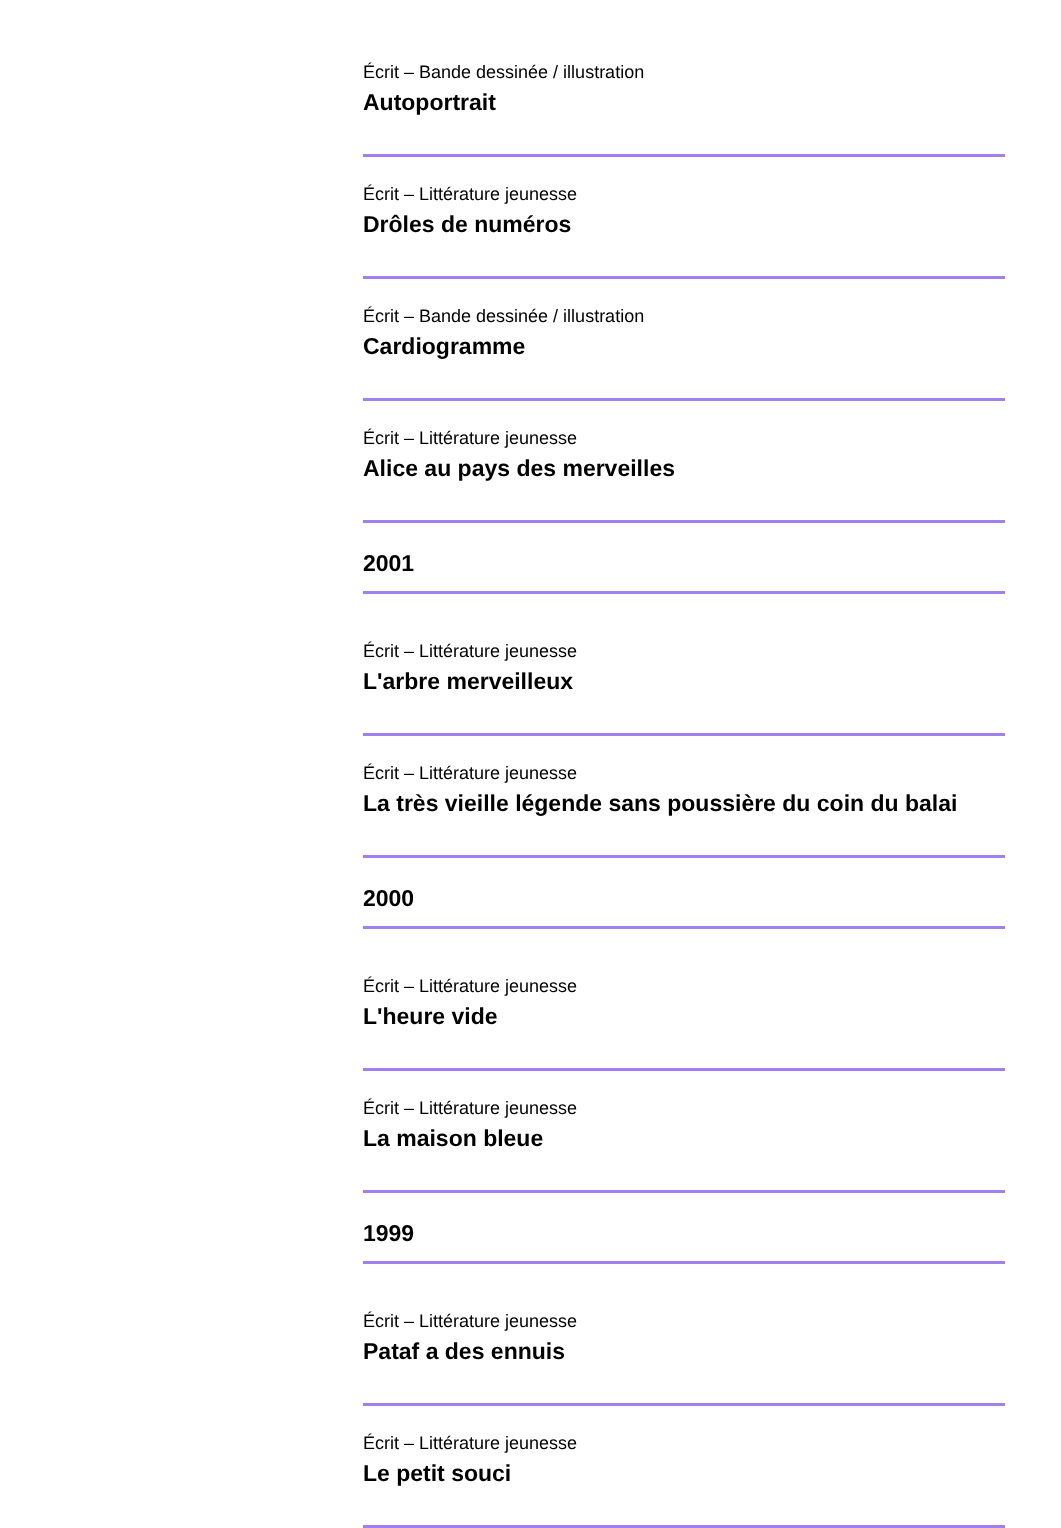Écrit – Bande dessinée / illustration
Autoportrait
Écrit – Littérature jeunesse
Drôles de numéros
Écrit – Bande dessinée / illustration
Cardiogramme
Écrit – Littérature jeunesse
Alice au pays des merveilles
2001
Écrit – Littérature jeunesse
L'arbre merveilleux
Écrit – Littérature jeunesse
La très vieille légende sans poussière du coin du balai
2000
Écrit – Littérature jeunesse
L'heure vide
Écrit – Littérature jeunesse
La maison bleue
1999
Écrit – Littérature jeunesse
Pataf a des ennuis
Écrit – Littérature jeunesse
Le petit souci